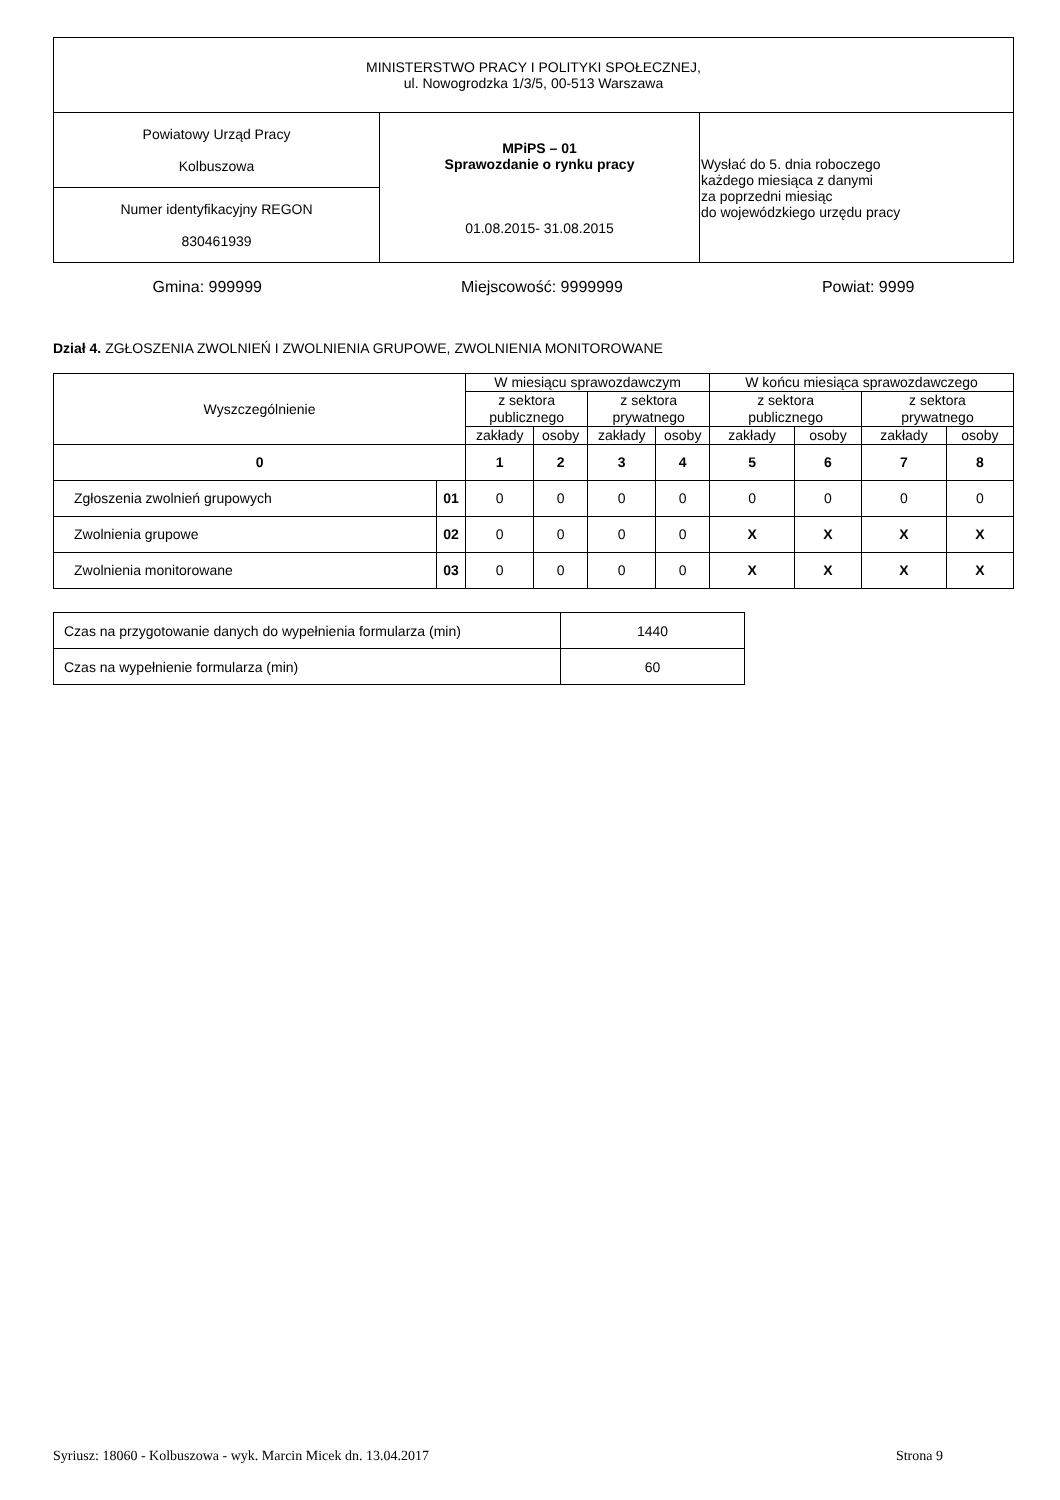| MINISTERSTWO PRACY I POLITYKI SPOŁECZNEJ, ul. Nowogrodzka 1/3/5, 00-513 Warszawa | | |
| Powiatowy Urząd Pracy Kolbuszowa | MPiPS – 01 Sprawozdanie o rynku pracy 01.08.2015- 31.08.2015 | Wysłać do 5. dnia roboczego każdego miesiąca z danymi za poprzedni miesiąc do wojewódzkiego urzędu pracy |
| Numer identyfikacyjny REGON 830461939 | | |
Gmina: 999999 Miejscowość: 9999999 Powiat: 9999
Dział 4. ZGŁOSZENIA ZWOLNIEŃ I ZWOLNIENIA GRUPOWE, ZWOLNIENIA MONITOROWANE
| Wyszczególnienie | | W miesiącu sprawozdawczym | | | | W końcu miesiąca sprawozdawczego | | | |
| --- | --- | --- | --- | --- | --- | --- | --- | --- | --- |
| | | z sektora publicznego | | z sektora prywatnego | | z sektora publicznego | | z sektora prywatnego | |
| | | zakłady | osoby | zakłady | osoby | zakłady | osoby | zakłady | osoby |
| 0 | | 1 | 2 | 3 | 4 | 5 | 6 | 7 | 8 |
| Zgłoszenia zwolnień grupowych | 01 | 0 | 0 | 0 | 0 | 0 | 0 | 0 | 0 |
| Zwolnienia grupowe | 02 | 0 | 0 | 0 | 0 | X | X | X | X |
| Zwolnienia monitorowane | 03 | 0 | 0 | 0 | 0 | X | X | X | X |
| Czas na przygotowanie danych do wypełnienia formularza (min) | 1440 |
| Czas na wypełnienie formularza (min) | 60 |
Syriusz: 18060 - Kolbuszowa - wyk. Marcin Micek dn. 13.04.2017 Strona 9